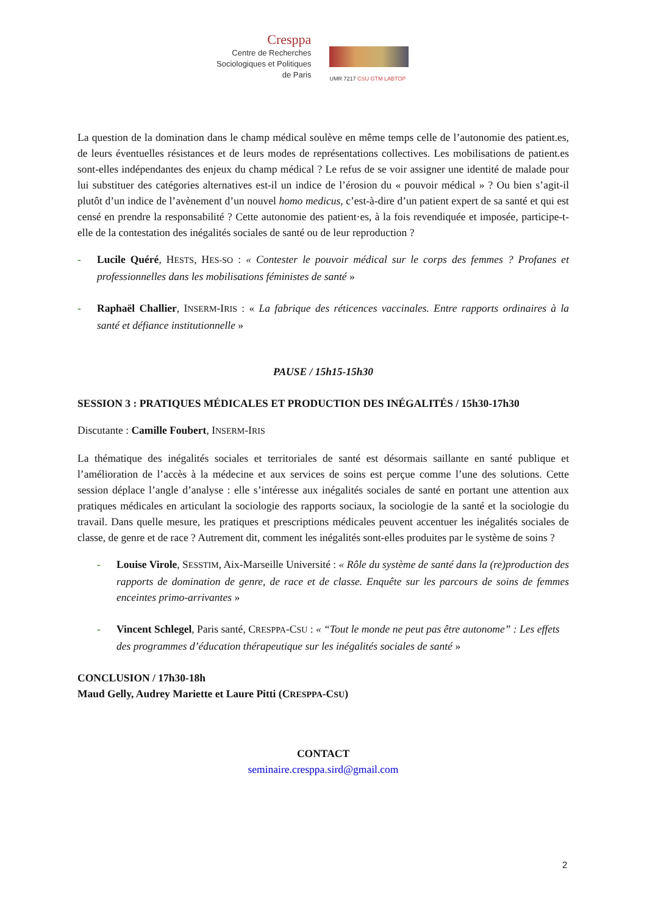Cresppa
Centre de Recherches
Sociologiques et Politiques
de Paris
UMR 7217 CSU GTM LABTOP
La question de la domination dans le champ médical soulève en même temps celle de l’autonomie des patient.es, de leurs éventuelles résistances et de leurs modes de représentations collectives. Les mobilisations de patient.es sont-elles indépendantes des enjeux du champ médical ? Le refus de se voir assigner une identité de malade pour lui substituer des catégories alternatives est-il un indice de l’érosion du « pouvoir médical » ? Ou bien s’agit-il plutôt d’un indice de l’avènement d’un nouvel homo medicus, c’est-à-dire d’un patient expert de sa santé et qui est censé en prendre la responsabilité ? Cette autonomie des patient·es, à la fois revendiquée et imposée, participe-t-elle de la contestation des inégalités sociales de santé ou de leur reproduction ?
- Lucile Quéré, HESTS, HES-SO : « Contester le pouvoir médical sur le corps des femmes ? Profanes et professionnelles dans les mobilisations féministes de santé »
- Raphaël Challier, INSERM-IRIS : « La fabrique des réticences vaccinales. Entre rapports ordinaires à la santé et défiance institutionnelle »
PAUSE / 15h15-15h30
SESSION 3 : PRATIQUES MÉDICALES ET PRODUCTION DES INÉGALITÉS / 15h30-17h30
Discutante : Camille Foubert, INSERM-IRIS
La thématique des inégalités sociales et territoriales de santé est désormais saillante en santé publique et l’amélioration de l’accès à la médecine et aux services de soins est perçue comme l’une des solutions. Cette session déplace l’angle d’analyse : elle s’intéresse aux inégalités sociales de santé en portant une attention aux pratiques médicales en articulant la sociologie des rapports sociaux, la sociologie de la santé et la sociologie du travail. Dans quelle mesure, les pratiques et prescriptions médicales peuvent accentuer les inégalités sociales de classe, de genre et de race ? Autrement dit, comment les inégalités sont-elles produites par le système de soins ?
- Louise Virole, SESSTIM, Aix-Marseille Université : « Rôle du système de santé dans la (re)production des rapports de domination de genre, de race et de classe. Enquête sur les parcours de soins de femmes enceintes primo-arrivantes »
- Vincent Schlegel, Paris santé, CRESPPA-CSU : « “Tout le monde ne peut pas être autonome” : Les effets des programmes d’éducation thérapeutique sur les inégalités sociales de santé »
CONCLUSION / 17h30-18h
Maud Gelly, Audrey Mariette et Laure Pitti (CRESPPA-CSU)
CONTACT
seminaire.cresppa.sird@gmail.com
2